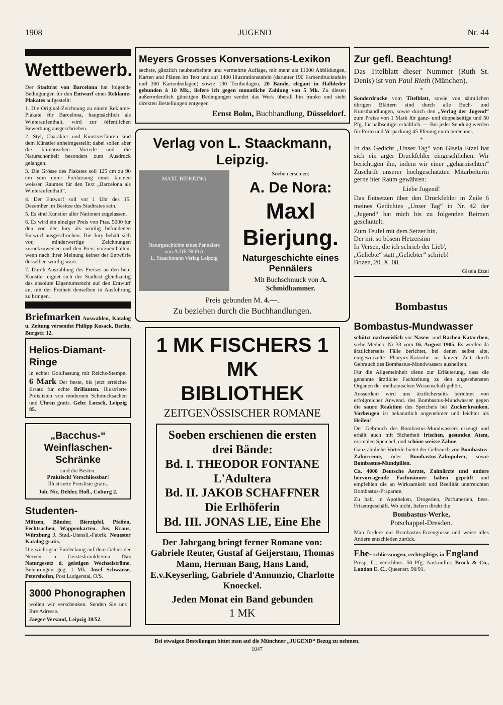1908 JUGEND Nr. 44
Wettbewerb.
Der Stadtrat von Barcelona hat folgende Bedingungen für den Entwurf eines Reklame-Plakates aufgestellt:
1. Die Original-Zeichnung zu einem Reklame-Plakate für Barcelona, hauptsächlich als Winteraufenthalt, wird zur öffentlichen Bewerbung ausgeschrieben.
2. Styl, Charakter und Kunstverfahren sind dem Künstler anheimgestellt; dabei sollen aber die klimatischen Vorteile und die Naturschönheit besonders zum Ausdruck gelangen.
3. Die Grösse des Plakates soll 125 cm zu 90 cm sein unter Freilassung eines kleinen weissen Raumes für den Text „Barcelona als Winteraufenthalt“.
4. Der Entwurf soll vor 1 Uhr des 15. Dezember im Besitze des Stadtrates sein.
5. Es sind Künstler aller Nationen zugelassen.
6. Es wird ein einziger Preis von Ptas. 5000 für den von der Jury als würdig befundenen Entwurf ausgeschrieben. Die Jury behält sich vor, minderwertige Zeichnungen zurückzuweisen und den Preis vorzuenthalten, wenn nach ihrer Meinung keiner der Entwürfe desselben würdig wäre.
7. Durch Auszahlung des Preises an den betr. Künstler eignet sich der Stadtrat gleichzeitig das absolute Eigentumsrecht auf den Entwurf an, mit der Freiheit denselben in Ausführung zu bringen.
Briefmarken Auswahlen, Katalog u. Zeitung versendet Philipp Kosack, Berlin, Burgstr. 12.
Helios-Diamant-Ringe
in echter Goldfassung mit Reichs-Stempel 6 Mark Der beste, bis jetzt erreichte Ersatz für echte Brillanten. Illustrierte Preislisten von modernen Schmucksachen und Uhren gratis. Gebr. Loesch, Leipzig 85.
„Bacchus-“ Weinflaschen-Schränke
sind die Besten.
Praktisch! Verschliessbar!
Illustrierte Preisliste gratis.
Joh. Nic. Dehler, Hofl., Coburg 2.
Studenten-
Mützen, Bänder, Bierzipfel, Pfeifen, Fechtsachen, Wappenkarten. Jos. Kraus, Würzburg J. Stud.-Utensil.-Fabrik. Neuester Katalog gratis.
Die wichtigste Entdeckung auf dem Gebiet der Nerven- u. Geisteskrankheiten: Das Naturgesetz d. geistigen Wechselströme. Belehrungen geg. 1 Mk. Josef Schwanse, Petershofen, Post Ludgerstal, O/S.
3000 Phonographen
wollen wir verschenken. Senden Sie uns Ihre Adresse.
Jaeger-Versand, Leipzig 38/52.
Meyers Grosses Konversations-Lexikon
sechste, gänzlich neubearbeitete und vermehrte Auflage, mit mehr als 11000 Abbildungen, Karten und Plänen im Text und auf 1400 Illustrationstafeln (darunter 190 Farbendrucktafeln und 300 Kartenbeilagen) sowie 130 Textbeilagen, 20 Bände, elegant in Halbleder gebunden à 10 Mk., liefere ich gegen monatliche Zahlung von 5 Mk. Zu diesen außerordentlich günstigen Bedingungen sendet das Werk überall hin franko und sieht direkten Bestellungen entgegen
Ernst Bolm, Buchhandlung, Düsseldorf.
Verlag von L. Staackmann, Leipzig.
MAXL BIERJUNG
Naturgeschichte eines Pennälers
von A.DE NORA
L. Staackmann Verlag Leipzig
Soeben erschien:
A. De Nora:
Maxl Bierjung.
Naturgeschichte eines Pennälers
Mit Buchschmuck von A. Schmidhammer.
Preis gebunden M. 4.—.
Zu beziehen durch die Buchhandlungen.
1 MK FISCHERS 1 MK
BIBLIOTHEK
ZEITGENÖSSISCHER ROMANE
Soeben erschienen die ersten drei Bände:
Bd. I. THEODOR FONTANE
L'Adultera
Bd. II. JAKOB SCHAFFNER
Die Erlhöferin
Bd. III. JONAS LIE, Eine Ehe
Der Jahrgang bringt ferner Romane von: Gabriele Reuter, Gustaf af Geijerstam, Thomas Mann, Herman Bang, Hans Land, E.v.Keyserling, Gabriele d'Annunzio, Charlotte Knoeckel.
Jeden Monat ein Band gebunden
1 MK
Zur gefl. Beachtung!
Das Titelblatt dieser Nummer (Ruth St. Denis) ist von Paul Rieth (München).
*
Sonderdrucke vom Titelblatt, sowie von sämtlichen übrigen Blättern sind durch alle Buch- und Kunsthandlungen, sowie durch den „Verlag der Jugend“ zum Preise von 1 Mark für ganz- und doppelseitige und 50 Pfg. für halbseitige, erhältlich. — Bei jeder Sendung werden für Porto und Verpackung 45 Pfennig extra berechnet.
*
In das Gedicht „Unser Tag“ von Gisela Etzel hat sich ein arger Druckfehler eingeschlichen. Wir berichtigen ihn, indem wir einer „geharnischten“ Zuschrift unserer hochgeschätzten Mitarbeiterin gerne hier Raum gewähren:
Liebe Jugend!
Das Entsetzen über den Druckfehler in Zeile 6 meines Gedichtes „Unser Tag“ in Nr. 42 der „Jugend“ hat mich bis zu folgenden Reimen geschüttelt:
Zum Teufel mit dem Setzer hin,
Der mit so bösem Hetzersinn
In Versen, die ich schrieb der Lieb',
„Geliebte“ statt „Geliebter“ schrieb!
Bozen, 20. X. 08.
Gisela Etzel
Bombastus
Bombastus-Mundwasser
schützt nachweislich vor Nasen- und Rachen-Katarrhen, siehe Medico, Nr 33 vom 16. August 1905. Es werden da ärztlicherseits Fälle berichtet, bei denen selbst alte, eingewurzelte Pharynx-Katarrhe in kurzer Zeit durch Gebrauch des Bombastus-Mundwassers ausheilten.
Für die Allgemeinheit diene zur Erläuterung, dass die genannte ärztliche Fachzeitung zu den angesehensten Organen der medizinischen Wissenschaft gehört.
Ausserdem wird uns ärztlicherseits berichtet von erfolgreicher Anwend. des Bombastus-Mundwasser gegen die saure Reaktion des Speichels bei Zuckerkranken. Vorbeugen ist bekanntlich angenehmer und leichter als Heilen!
Der Gebrauch des Bombastus-Mundwassers erzeugt und erhält auch mit Sicherheit frischen, gesunden Atem, normalen Speichel, und schöne weisse Zähne.
Ganz ähnliche Vorteile bietet der Gebrauch von Bombastus-Zahncreme, oder Bombastus-Zahnpulver, sowie Bombastus-Mundpillen.
Ca. 4000 Deutsche Aerzte, Zahnärzte und andere hervorragende Fachmänner haben geprüft und empfehlen die an Wirksamkeit und Reellität unerreichten Bombastus-Präparate.
Zu hab. in Apotheken, Drogerien, Parfümerien, bess. Friseurgeschäft. Wo nicht, liefern direkt die
Bombastus-Werke,
Potschappel-Dresden.
Man fordere nur Bombastus-Erzeugnisse und weise alles Andere entschieden zurück.
Ehe- schliessungen, rechtsgiltige, in England
Prosp. fr.; verschloss. 50 Pfg. Auskunftei: Brock & Co., London E. C., Queenstr. 90/91.
Bei etwaigen Bestellungen bittet man auf die Münchner „JUGEND“ Bezug zu nehmen.
1047